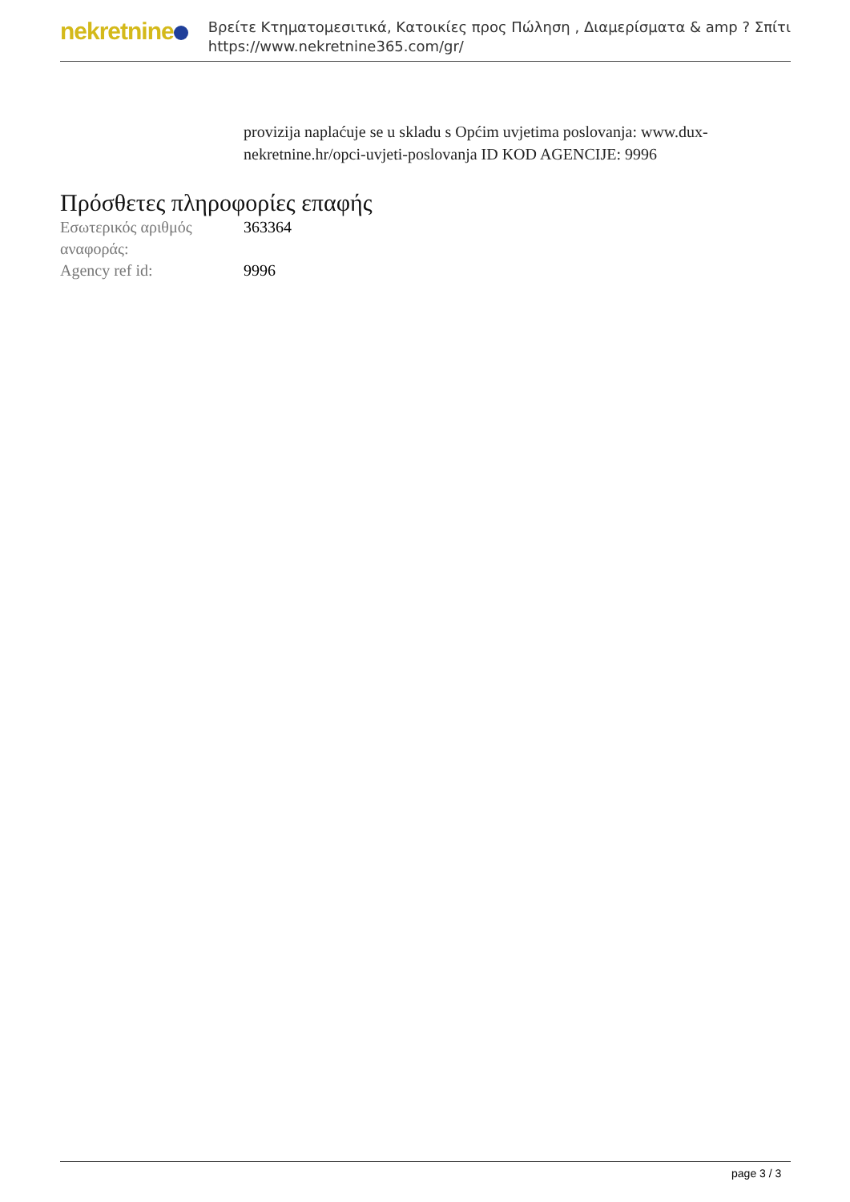nekretnine
Βρείτε Κτηματομεσιτικά, Κατοικίες προς Πώληση , Διαμερίσματα & amp ? Σπίτι
https://www.nekretnine365.com/gr/
provizija naplaćuje se u skladu s Općim uvjetima poslovanja: www.dux-nekretnine.hr/opci-uvjeti-poslovanja ID KOD AGENCIJE: 9996
Πρόσθετες πληροφορίες επαφής
| Εσωτερικός αριθμός αναφοράς: | 363364 |
| Agency ref id: | 9996 |
page 3 / 3